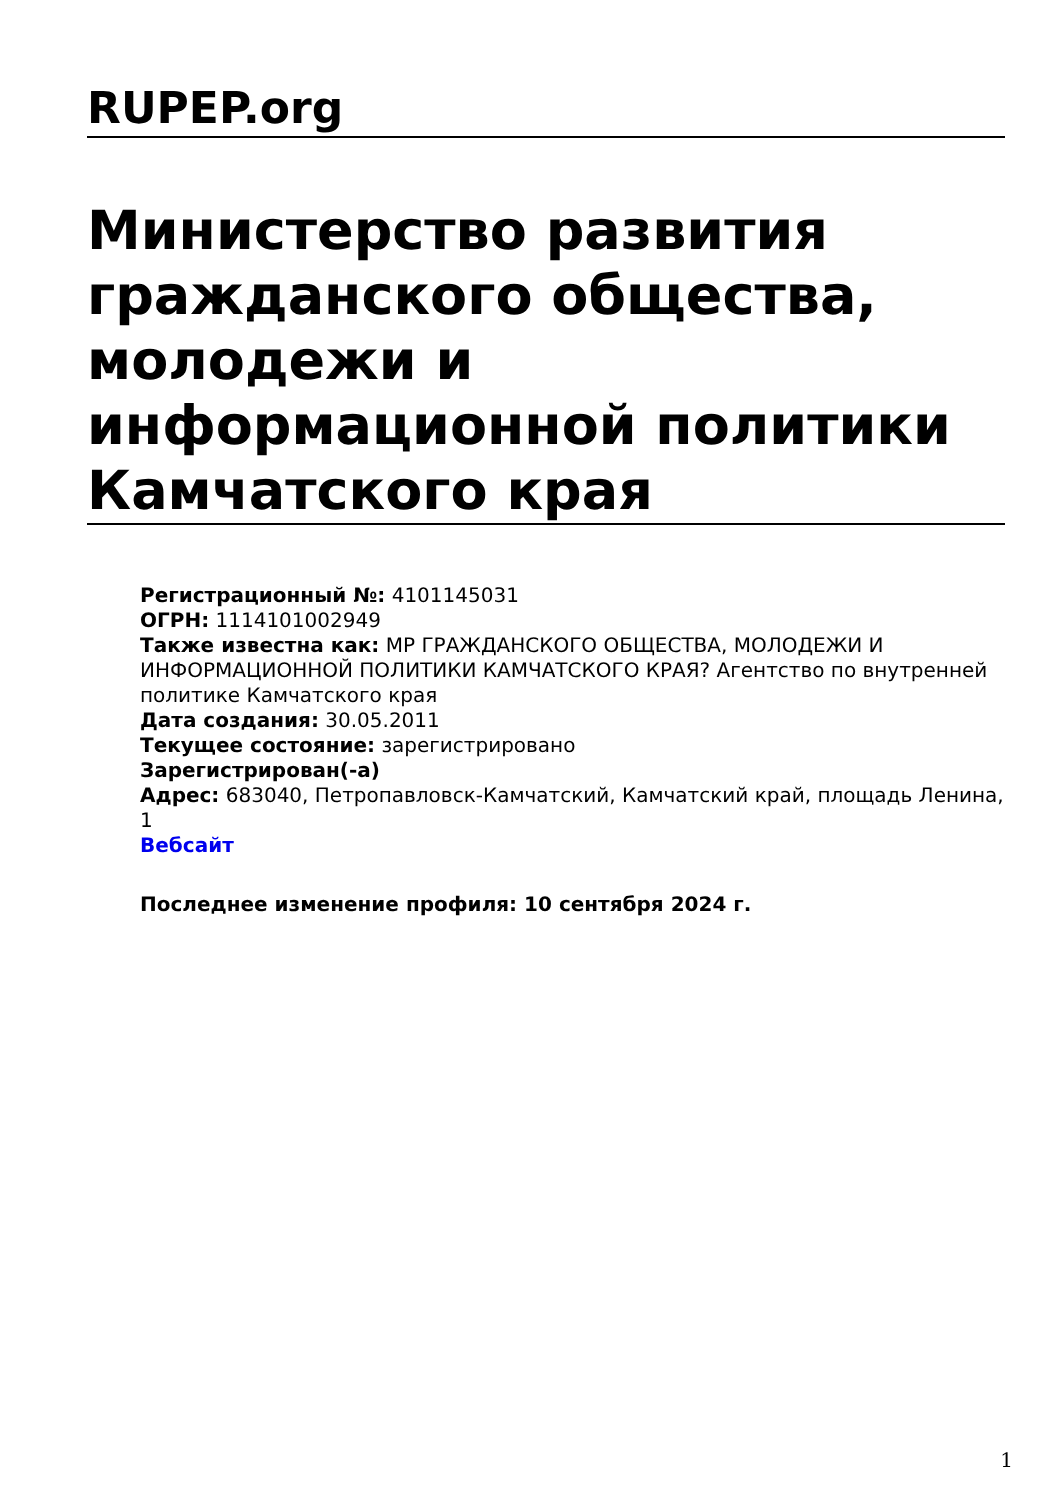RUPEP.org
Министерство развития гражданского общества, молодежи и информационной политики Камчатского края
Регистрационный №: 4101145031
ОГРН: 1114101002949
Также известна как: МР ГРАЖДАНСКОГО ОБЩЕСТВА, МОЛОДЕЖИ И ИНФОРМАЦИОННОЙ ПОЛИТИКИ КАМЧАТСКОГО КРАЯ? Агентство по внутренней политике Камчатского края
Дата создания: 30.05.2011
Текущее состояние: зарегистрировано
Зарегистрирован(-а)
Адрес: 683040, Петропавловск-Камчатский, Камчатский край, площадь Ленина, 1
Вебсайт
Последнее изменение профиля: 10 сентября 2024 г.
1